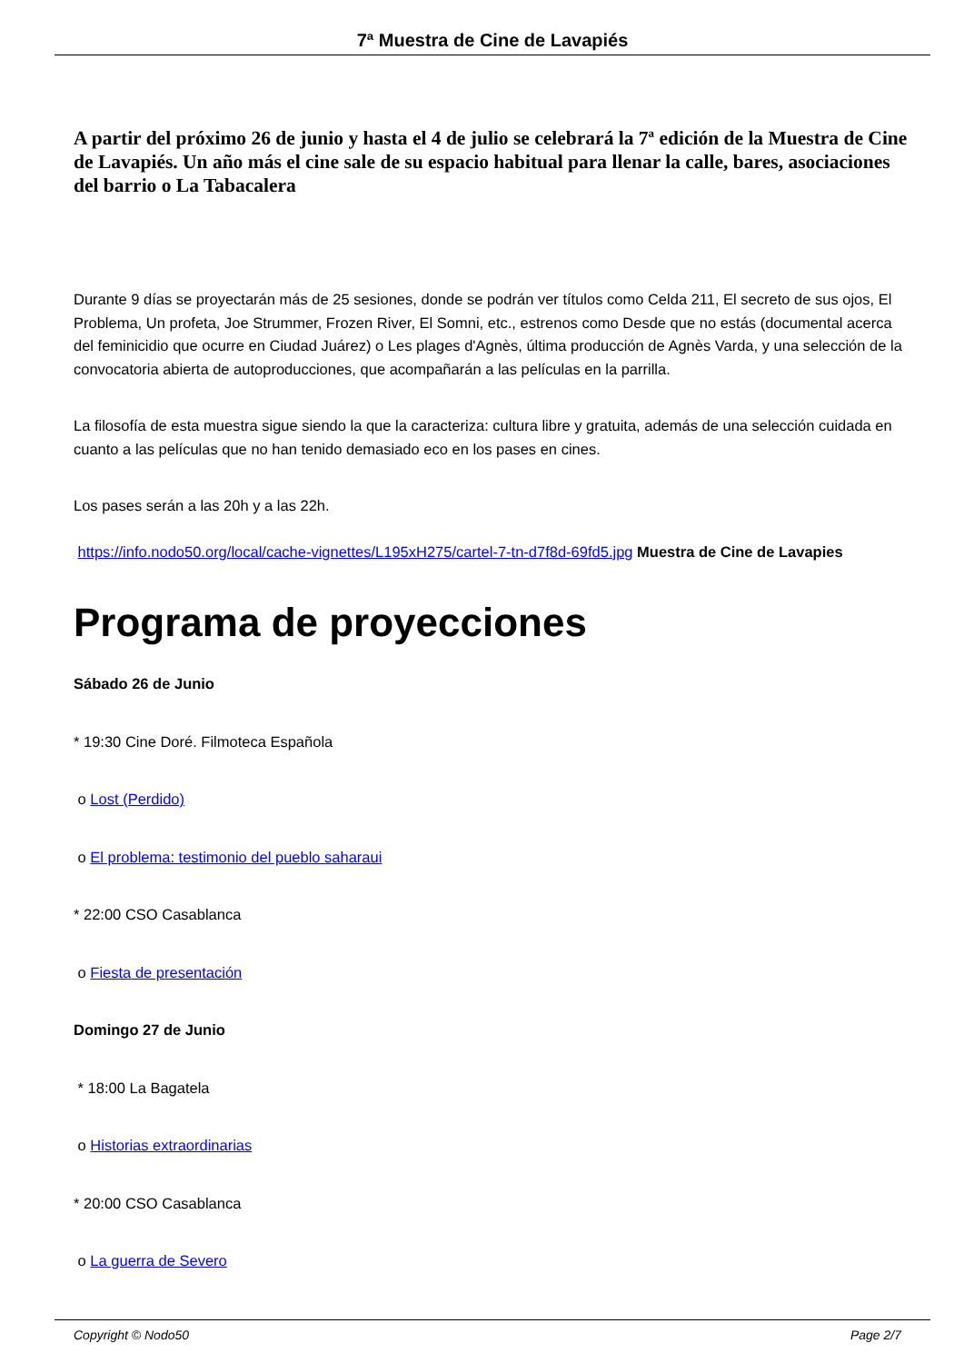7ª Muestra de Cine de Lavapiés
A partir del próximo 26 de junio y hasta el 4 de julio se celebrará la 7ª edición de la Muestra de Cine de Lavapiés. Un año más el cine sale de su espacio habitual para llenar la calle, bares, asociaciones del barrio o La Tabacalera
Durante 9 días se proyectarán más de 25 sesiones, donde se podrán ver títulos como Celda 211, El secreto de sus ojos, El Problema, Un profeta, Joe Strummer, Frozen River, El Somni, etc., estrenos como Desde que no estás (documental acerca del feminicidio que ocurre en Ciudad Juárez) o Les plages d'Agnès, última producción de Agnès Varda, y una selección de la convocatoria abierta de autoproducciones, que acompañarán a las películas en la parrilla.
La filosofía de esta muestra sigue siendo la que la caracteriza: cultura libre y gratuita, además de una selección cuidada en cuanto a las películas que no han tenido demasiado eco en los pases en cines.
Los pases serán a las 20h y a las 22h.
https://info.nodo50.org/local/cache-vignettes/L195xH275/cartel-7-tn-d7f8d-69fd5.jpg Muestra de Cine de Lavapies
Programa de proyecciones
Sábado 26 de Junio
* 19:30 Cine Doré. Filmoteca Española
o Lost (Perdido)
o El problema: testimonio del pueblo saharaui
* 22:00 CSO Casablanca
o Fiesta de presentación
Domingo 27 de Junio
* 18:00 La Bagatela
o Historias extraordinarias
* 20:00 CSO Casablanca
o La guerra de Severo
Copyright © Nodo50 Page 2/7